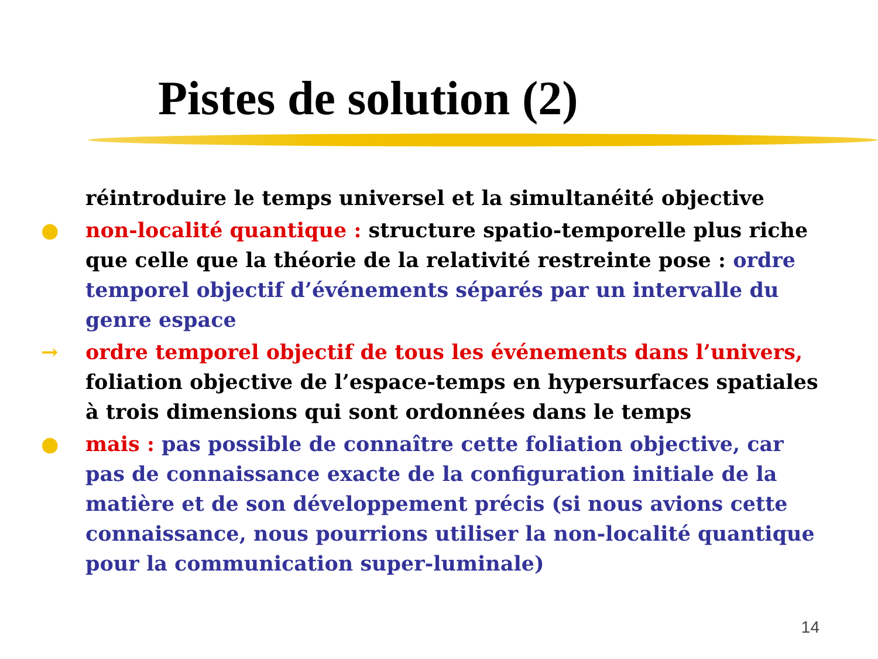Pistes de solution (2)
réintroduire le temps universel et la simultanéité objective
● non-localité quantique : structure spatio-temporelle plus riche que celle que la théorie de la relativité restreinte pose : ordre temporel objectif d’événements séparés par un intervalle du genre espace
→ ordre temporel objectif de tous les événements dans l’univers, foliation objective de l’espace-temps en hypersurfaces spatiales à trois dimensions qui sont ordonnées dans le temps
● mais : pas possible de connaître cette foliation objective, car pas de connaissance exacte de la configuration initiale de la matière et de son développement précis (si nous avions cette connaissance, nous pourrions utiliser la non-localité quantique pour la communication super-luminale)
14